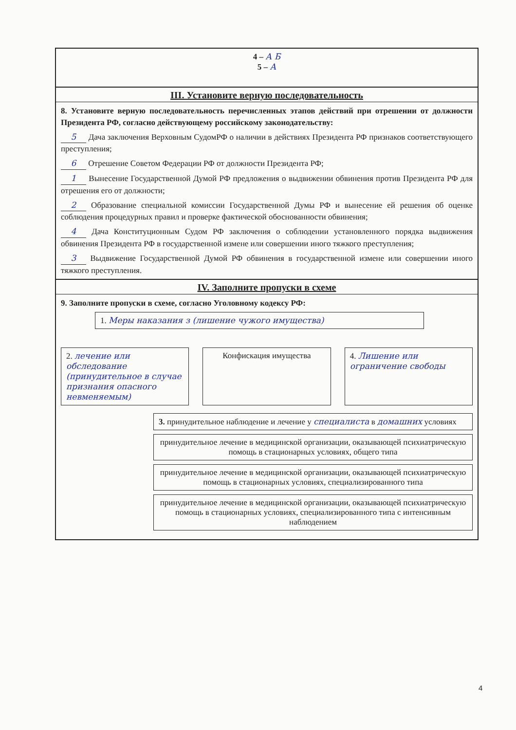4 – А Б
5 – А
III. Установите верную последовательность
8. Установите верную последовательность перечисленных этапов действий при отрешении от должности Президента РФ, согласно действующему российскому законодательству:
5 Дача заключения Верховным СудомРФ о наличии в действиях Президента РФ признаков соответствующего преступления;
6 Отрешение Советом Федерации РФ от должности Президента РФ;
1 Вынесение Государственной Думой РФ предложения о выдвижении обвинения против Президента РФ для отрешения его от должности;
2 Образование специальной комиссии Государственной Думы РФ и вынесение ей решения об оценке соблюдения процедурных правил и проверке фактической обоснованности обвинения;
4 Дача Конституционным Судом РФ заключения о соблюдении установленного порядка выдвижения обвинения Президента РФ в государственной измене или совершении иного тяжкого преступления;
3 Выдвижение Государственной Думой РФ обвинения в государственной измене или совершении иного тяжкого преступления.
IV. Заполните пропуски в схеме
9. Заполните пропуски в схеме, согласно Уголовному кодексу РФ:
1. Меры наказания з (лишение чужого имущества)
2. лечение или обследование (принудительное в случае признания опасного невменяемым)
Конфискация имущества 4. Лишение или ограничение свободы
3. принудительное наблюдение и лечение у специалиста в домашних условиях
принудительное лечение в медицинской организации, оказывающей психиатрическую помощь в стационарных условиях, общего типа
принудительное лечение в медицинской организации, оказывающей психиатрическую помощь в стационарных условиях, специализированного типа
принудительное лечение в медицинской организации, оказывающей психиатрическую помощь в стационарных условиях, специализированного типа с интенсивным наблюдением
4